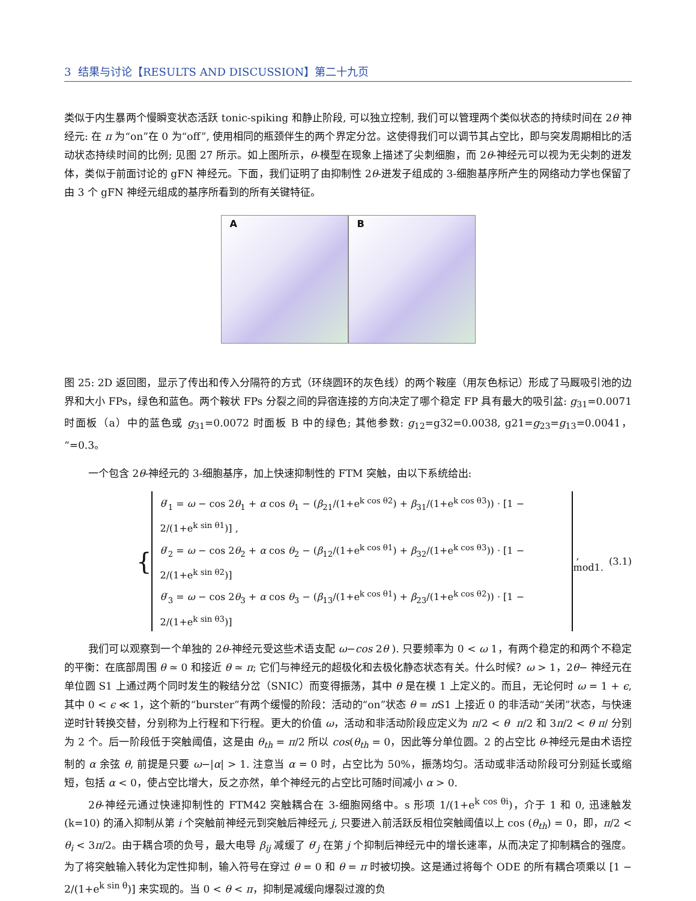3 结果与讨论【RESULTS AND DISCUSSION】第二十九页
类似于内生暴两个慢瞬变状态活跃 tonic-spiking 和静止阶段, 可以独立控制, 我们可以管理两个类似状态的持续时间在 2θ 神经元: 在 π 为“on”在 0 为“off”, 使用相同的瓶颈伴生的两个界定分岔。这使得我们可以调节其占空比，即与突发周期相比的活动状态持续时间的比例; 见图 27 所示。如上图所示，θ-模型在现象上描述了尖刺细胞，而 2θ-神经元可以视为无尖刺的迸发体，类似于前面讨论的 gFN 神经元。下面，我们证明了由抑制性 2θ-迸发子组成的 3-细胞基序所产生的网络动力学也保留了由 3 个 gFN 神经元组成的基序所看到的所有关键特征。
A
B
图 25: 2D 返回图，显示了传出和传入分隔符的方式（环绕圆环的灰色线）的两个鞍座（用灰色标记）形成了马厩吸引池的边界和大小 FPs，绿色和蓝色。两个鞍状 FPs 分裂之间的异宿连接的方向决定了哪个稳定 FP 具有最大的吸引盆: g<sub>31</sub>=0.0071 时面板（a）中的蓝色或 g<sub>31</sub>=0.0072 时面板 B 中的绿色; 其他参数: g<sub>12</sub>=g32=0.0038, g21=g<sub>23</sub>=g<sub>13</sub>=0.0041，“=0.3。
一个包含 2θ-神经元的 3-细胞基序，加上快速抑制性的 FTM 突触，由以下系统给出:
{
θ′<sub>1</sub> = ω − cos 2θ<sub>1</sub> + α cos θ<sub>1</sub> − (β<sub>21</sub>/(1+e<sup>k cos θ2</sup>) + β<sub>31</sub>/(1+e<sup>k cos θ3</sup>)) · [1 − 2/(1+e<sup>k sin θ1</sup>)] ,
θ′<sub>2</sub> = ω − cos 2θ<sub>2</sub> + α cos θ<sub>2</sub> − (β<sub>12</sub>/(1+e<sup>k cos θ1</sup>) + β<sub>32</sub>/(1+e<sup>k cos θ3</sup>)) · [1 − 2/(1+e<sup>k sin θ2</sup>)]
θ′<sub>3</sub> = ω − cos 2θ<sub>3</sub> + α cos θ<sub>3</sub> − (β<sub>13</sub>/(1+e<sup>k cos θ1</sup>) + β<sub>23</sub>/(1+e<sup>k cos θ2</sup>)) · [1 − 2/(1+e<sup>k sin θ3</sup>)]
, mod1. (3.1)
我们可以观察到一个单独的 2θ-神经元受这些术语支配 ω−cos 2θ ). 只要频率为 0 < ω 1，有两个稳定的和两个不稳定的平衡：在底部周围 θ ≃ 0 和接近 θ ≃ π; 它们与神经元的超极化和去极化静态状态有关。什么时候？ω > 1，2θ− 神经元在单位圆 S1 上通过两个同时发生的鞍结分岔（SNIC）而变得振荡，其中 θ 是在模 1 上定义的。而且，无论何时 ω = 1 + ϵ, 其中 0 < ϵ ≪ 1，这个新的“burster”有两个缓慢的阶段：活动的“on”状态 θ = π S1 上接近 0 的非活动“关闭”状态，与快速逆时针转换交替，分别称为上行程和下行程。更大的价值 ω，活动和非活动阶段应定义为 π/2 < θ π/2 和 3π/2 < θ π/ 分别为 2 个。后一阶段低于突触阈值，这是由 θ<sub>th</sub> = π/2 所以 cos(θ<sub>th</sub> = 0，因此等分单位圆。2 的占空比 θ-神经元是由术语控制的 α 余弦 θ, 前提是只要 ω−|α| > 1. 注意当 α = 0 时，占空比为 50%，振荡均匀。活动或非活动阶段可分别延长或缩短，包括 α < 0，使占空比增大，反之亦然，单个神经元的占空比可随时间减小 α > 0.
2θ-神经元通过快速抑制性的 FTM42 突触耦合在 3-细胞网络中。s 形项 1/(1+e<sup>k cos θi</sup>)，介于 1 和 0, 迅速触发 (k=10) 的涌入抑制从第 i 个突触前神经元到突触后神经元 j, 只要进入前活跃反相位突触阈值以上 cos (θ<sub>th</sub>) = 0，即，π/2 < θ<sub>i</sub> < 3π/2。由于耦合项的负号，最大电导 β<sub>ij</sub> 减缓了 θ′<sub>j</sub> 在第 j 个抑制后神经元中的增长速率，从而决定了抑制耦合的强度。为了将突触输入转化为定性抑制，输入符号在穿过 θ = 0 和 θ = π 时被切换。这是通过将每个 ODE 的所有耦合项乘以 [1 − 2/(1+e<sup>k sin θ</sup>)] 来实现的。当 0 < θ < π，抑制是减缓向爆裂过渡的负